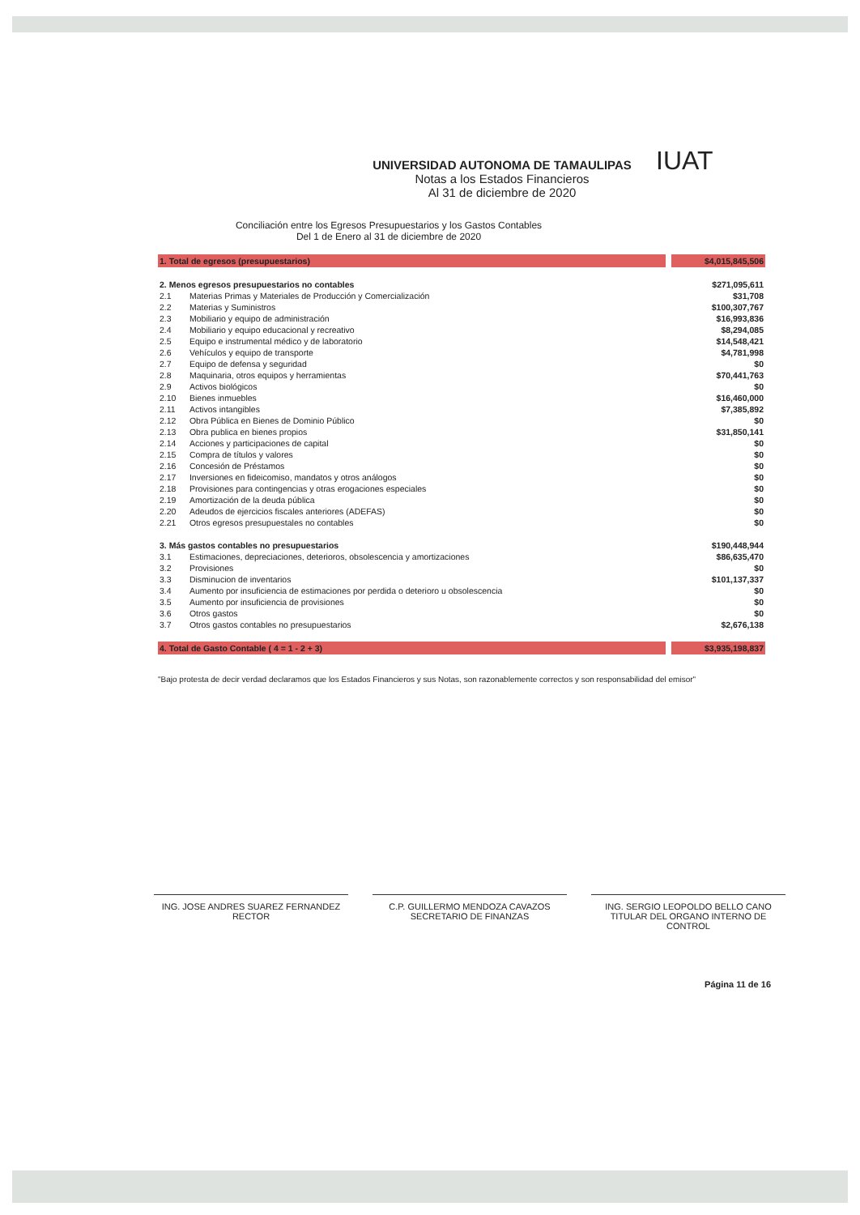IUAT
UNIVERSIDAD AUTONOMA DE TAMAULIPAS
Notas a los Estados Financieros
Al 31 de diciembre de 2020
Conciliación entre los Egresos Presupuestarios y los Gastos Contables
Del 1 de Enero al 31 de diciembre de 2020
| 1. Total de egresos (presupuestarios) | | | $4,015,845,506 |
| 2. Menos egresos presupuestarios no contables | | | $271,095,611 |
| 2.1 | Materias Primas y Materiales de Producción y Comercialización | | $31,708 |
| 2.2 | Materias y Suministros | | $100,307,767 |
| 2.3 | Mobiliario y equipo de administración | | $16,993,836 |
| 2.4 | Mobiliario y equipo educacional y recreativo | | $8,294,085 |
| 2.5 | Equipo e instrumental médico y de laboratorio | | $14,548,421 |
| 2.6 | Vehículos y equipo de transporte | | $4,781,998 |
| 2.7 | Equipo de defensa y seguridad | | $0 |
| 2.8 | Maquinaria, otros equipos y herramientas | | $70,441,763 |
| 2.9 | Activos biológicos | | $0 |
| 2.10 | Bienes inmuebles | | $16,460,000 |
| 2.11 | Activos intangibles | | $7,385,892 |
| 2.12 | Obra Pública en Bienes de Dominio Público | | $0 |
| 2.13 | Obra publica en bienes propios | | $31,850,141 |
| 2.14 | Acciones y participaciones de capital | | $0 |
| 2.15 | Compra de títulos y valores | | $0 |
| 2.16 | Concesión de Préstamos | | $0 |
| 2.17 | Inversiones en fideicomiso, mandatos y otros análogos | | $0 |
| 2.18 | Provisiones para contingencias y otras erogaciones especiales | | $0 |
| 2.19 | Amortización de la deuda pública | | $0 |
| 2.20 | Adeudos de ejercicios fiscales anteriores (ADEFAS) | | $0 |
| 2.21 | Otros egresos presupuestales no contables | | $0 |
| 3. Más gastos contables no presupuestarios | | | $190,448,944 |
| 3.1 | Estimaciones, depreciaciones, deterioros, obsolescencia y amortizaciones | | $86,635,470 |
| 3.2 | Provisiones | | $0 |
| 3.3 | Disminucion de inventarios | | $101,137,337 |
| 3.4 | Aumento por insuficiencia de estimaciones por perdida o deterioro u obsolescencia | | $0 |
| 3.5 | Aumento por insuficiencia de provisiones | | $0 |
| 3.6 | Otros gastos | | $0 |
| 3.7 | Otros gastos contables no presupuestarios | | $2,676,138 |
| 4. Total de Gasto Contable ( 4 = 1 - 2 + 3) | | | $3,935,198,837 |
"Bajo protesta de decir verdad declaramos que los Estados Financieros y sus Notas, son razonablemente correctos y son responsabilidad del emisor"
ING. JOSE ANDRES SUAREZ FERNANDEZ
RECTOR
C.P. GUILLERMO MENDOZA CAVAZOS
SECRETARIO DE FINANZAS
ING. SERGIO LEOPOLDO BELLO CANO
TITULAR DEL ORGANO INTERNO DE CONTROL
Página 11 de 16